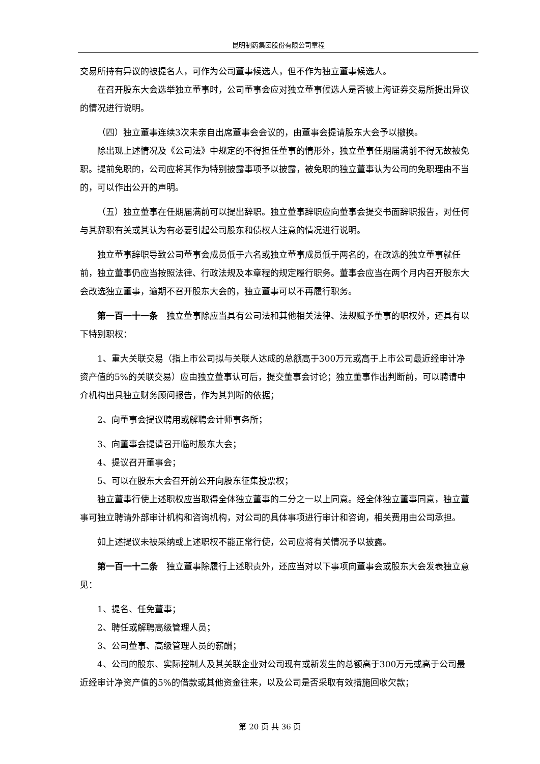昆明制药集团股份有限公司章程
交易所持有异议的被提名人，可作为公司董事候选人，但不作为独立董事候选人。
在召开股东大会选举独立董事时，公司董事会应对独立董事候选人是否被上海证券交易所提出异议的情况进行说明。
（四）独立董事连续3次未亲自出席董事会会议的，由董事会提请股东大会予以撤换。
除出现上述情况及《公司法》中规定的不得担任董事的情形外，独立董事任期届满前不得无故被免职。提前免职的，公司应将其作为特别披露事项予以披露，被免职的独立董事认为公司的免职理由不当的，可以作出公开的声明。
（五）独立董事在任期届满前可以提出辞职。独立董事辞职应向董事会提交书面辞职报告，对任何与其辞职有关或其认为有必要引起公司股东和债权人注意的情况进行说明。
独立董事辞职导致公司董事会成员低于六名或独立董事成员低于两名的，在改选的独立董事就任前，独立董事仍应当按照法律、行政法规及本章程的规定履行职务。董事会应当在两个月内召开股东大会改选独立董事，逾期不召开股东大会的，独立董事可以不再履行职务。
第一百一十一条　独立董事除应当具有公司法和其他相关法律、法规赋予董事的职权外，还具有以下特别职权：
1、重大关联交易（指上市公司拟与关联人达成的总额高于300万元或高于上市公司最近经审计净资产值的5%的关联交易）应由独立董事认可后，提交董事会讨论；独立董事作出判断前，可以聘请中介机构出具独立财务顾问报告，作为其判断的依据；
2、向董事会提议聘用或解聘会计师事务所；
3、向董事会提请召开临时股东大会；
4、提议召开董事会；
5、可以在股东大会召开前公开向股东征集投票权；
独立董事行使上述职权应当取得全体独立董事的二分之一以上同意。经全体独立董事同意，独立董事可独立聘请外部审计机构和咨询机构，对公司的具体事项进行审计和咨询，相关费用由公司承担。
如上述提议未被采纳或上述职权不能正常行使，公司应将有关情况予以披露。
第一百一十二条　独立董事除履行上述职责外，还应当对以下事项向董事会或股东大会发表独立意见：
1、提名、任免董事；
2、聘任或解聘高级管理人员；
3、公司董事、高级管理人员的薪酬；
4、公司的股东、实际控制人及其关联企业对公司现有或新发生的总额高于300万元或高于公司最近经审计净资产值的5%的借款或其他资金往来，以及公司是否采取有效措施回收欠款；
第 20 页 共 36 页